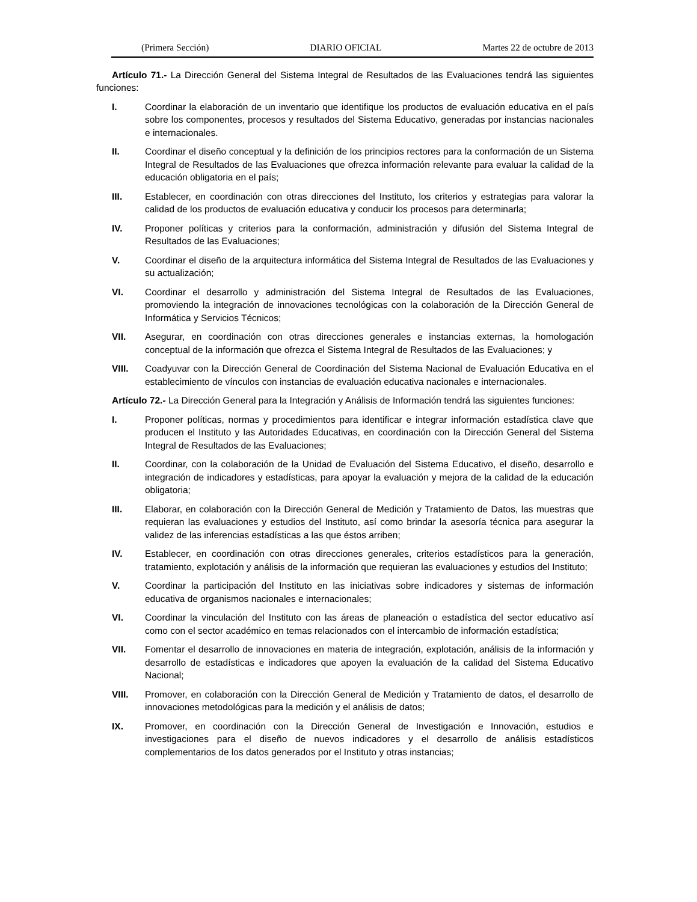(Primera Sección) DIARIO OFICIAL Martes 22 de octubre de 2013
Artículo 71.- La Dirección General del Sistema Integral de Resultados de las Evaluaciones tendrá las siguientes funciones:
I. Coordinar la elaboración de un inventario que identifique los productos de evaluación educativa en el país sobre los componentes, procesos y resultados del Sistema Educativo, generadas por instancias nacionales e internacionales.
II. Coordinar el diseño conceptual y la definición de los principios rectores para la conformación de un Sistema Integral de Resultados de las Evaluaciones que ofrezca información relevante para evaluar la calidad de la educación obligatoria en el país;
III. Establecer, en coordinación con otras direcciones del Instituto, los criterios y estrategias para valorar la calidad de los productos de evaluación educativa y conducir los procesos para determinarla;
IV. Proponer políticas y criterios para la conformación, administración y difusión del Sistema Integral de Resultados de las Evaluaciones;
V. Coordinar el diseño de la arquitectura informática del Sistema Integral de Resultados de las Evaluaciones y su actualización;
VI. Coordinar el desarrollo y administración del Sistema Integral de Resultados de las Evaluaciones, promoviendo la integración de innovaciones tecnológicas con la colaboración de la Dirección General de Informática y Servicios Técnicos;
VII. Asegurar, en coordinación con otras direcciones generales e instancias externas, la homologación conceptual de la información que ofrezca el Sistema Integral de Resultados de las Evaluaciones; y
VIII. Coadyuvar con la Dirección General de Coordinación del Sistema Nacional de Evaluación Educativa en el establecimiento de vínculos con instancias de evaluación educativa nacionales e internacionales.
Artículo 72.- La Dirección General para la Integración y Análisis de Información tendrá las siguientes funciones:
I. Proponer políticas, normas y procedimientos para identificar e integrar información estadística clave que producen el Instituto y las Autoridades Educativas, en coordinación con la Dirección General del Sistema Integral de Resultados de las Evaluaciones;
II. Coordinar, con la colaboración de la Unidad de Evaluación del Sistema Educativo, el diseño, desarrollo e integración de indicadores y estadísticas, para apoyar la evaluación y mejora de la calidad de la educación obligatoria;
III. Elaborar, en colaboración con la Dirección General de Medición y Tratamiento de Datos, las muestras que requieran las evaluaciones y estudios del Instituto, así como brindar la asesoría técnica para asegurar la validez de las inferencias estadísticas a las que éstos arriben;
IV. Establecer, en coordinación con otras direcciones generales, criterios estadísticos para la generación, tratamiento, explotación y análisis de la información que requieran las evaluaciones y estudios del Instituto;
V. Coordinar la participación del Instituto en las iniciativas sobre indicadores y sistemas de información educativa de organismos nacionales e internacionales;
VI. Coordinar la vinculación del Instituto con las áreas de planeación o estadística del sector educativo así como con el sector académico en temas relacionados con el intercambio de información estadística;
VII. Fomentar el desarrollo de innovaciones en materia de integración, explotación, análisis de la información y desarrollo de estadísticas e indicadores que apoyen la evaluación de la calidad del Sistema Educativo Nacional;
VIII. Promover, en colaboración con la Dirección General de Medición y Tratamiento de datos, el desarrollo de innovaciones metodológicas para la medición y el análisis de datos;
IX. Promover, en coordinación con la Dirección General de Investigación e Innovación, estudios e investigaciones para el diseño de nuevos indicadores y el desarrollo de análisis estadísticos complementarios de los datos generados por el Instituto y otras instancias;